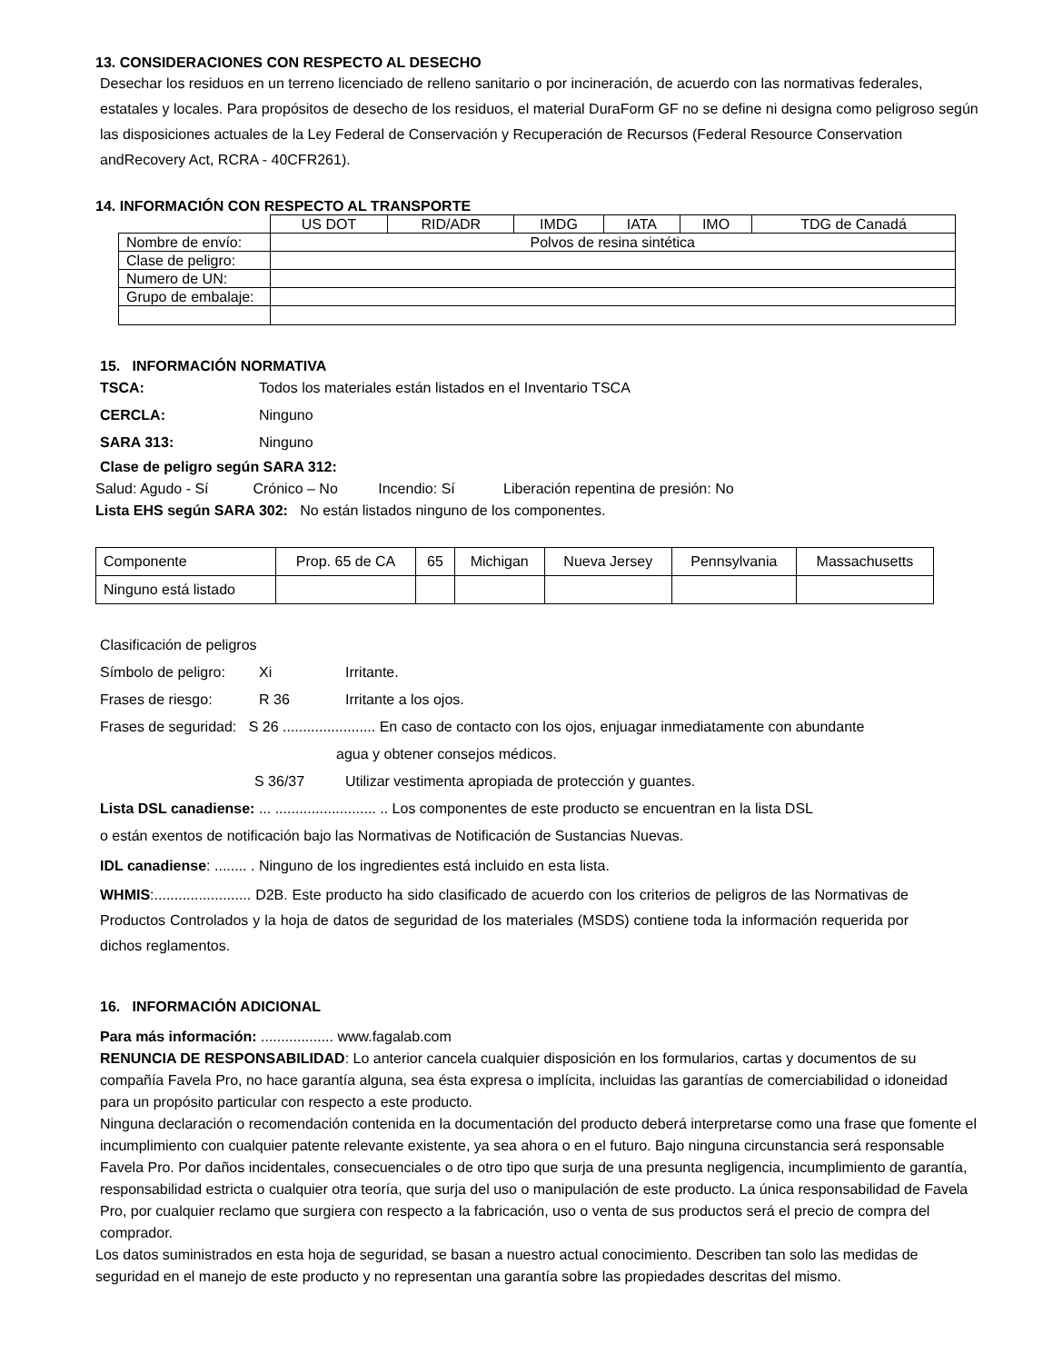13. CONSIDERACIONES CON RESPECTO AL DESECHO
Desechar los residuos en un terreno licenciado de relleno sanitario o por incineración, de acuerdo con las normativas federales, estatales y locales. Para propósitos de desecho de los residuos, el material DuraForm GF no se define ni designa como peligroso según las disposiciones actuales de la Ley Federal de Conservación y Recuperación de Recursos (Federal Resource Conservation andRecovery Act, RCRA - 40CFR261).
14. INFORMACIÓN CON RESPECTO AL TRANSPORTE
| | US DOT | RID/ADR | IMDG | IATA | IMO | TDG de Canadá |
| Nombre de envío: | Polvos de resina sintética | | | | | |
| Clase de peligro: | | | | | | |
| Numero de UN: | | | | | | |
| Grupo de embalaje: | | | | | | |
15. INFORMACIÓN NORMATIVA
TSCA: Todos los materiales están listados en el Inventario TSCA
CERCLA: Ninguno
SARA 313: Ninguno
Clase de peligro según SARA 312:
Salud: Agudo - Sí Crónico – No Incendio: Sí Liberación repentina de presión: No
Lista EHS según SARA 302: No están listados ninguno de los componentes.
| Componente | Prop. 65 de CA | 65 | Michigan | Nueva Jersey | Pennsylvania | Massachusetts |
| Ninguno está listado | | | | | | |
Clasificación de peligros
Símbolo de peligro: Xi Irritante.
Frases de riesgo: R 36 Irritante a los ojos.
Frases de seguridad: S 26 ....................... En caso de contacto con los ojos, enjuagar inmediatamente con abundante
agua y obtener consejos médicos.
S 36/37 Utilizar vestimenta apropiada de protección y guantes.
Lista DSL canadiense: ... ......................... .. Los componentes de este producto se encuentran en la lista DSL
o están exentos de notificación bajo las Normativas de Notificación de Sustancias Nuevas.
IDL canadiense: ........ . Ninguno de los ingredientes está incluido en esta lista.
WHMIS:........................ D2B. Este producto ha sido clasificado de acuerdo con los criterios de peligros de las Normativas de Productos Controlados y la hoja de datos de seguridad de los materiales (MSDS) contiene toda la información requerida por dichos reglamentos.
16. INFORMACIÓN ADICIONAL
Para más información: .................. www.fagalab.com
RENUNCIA DE RESPONSABILIDAD: Lo anterior cancela cualquier disposición en los formularios, cartas y documentos de su compañía Favela Pro, no hace garantía alguna, sea ésta expresa o implícita, incluidas las garantías de comerciabilidad o idoneidad para un propósito particular con respecto a este producto.
Ninguna declaración o recomendación contenida en la documentación del producto deberá interpretarse como una frase que fomente el incumplimiento con cualquier patente relevante existente, ya sea ahora o en el futuro. Bajo ninguna circunstancia será responsable Favela Pro. Por daños incidentales, consecuenciales o de otro tipo que surja de una presunta negligencia, incumplimiento de garantía, responsabilidad estricta o cualquier otra teoría, que surja del uso o manipulación de este producto. La única responsabilidad de Favela Pro, por cualquier reclamo que surgiera con respecto a la fabricación, uso o venta de sus productos será el precio de compra del comprador.
Los datos suministrados en esta hoja de seguridad, se basan a nuestro actual conocimiento. Describen tan solo las medidas de seguridad en el manejo de este producto y no representan una garantía sobre las propiedades descritas del mismo.